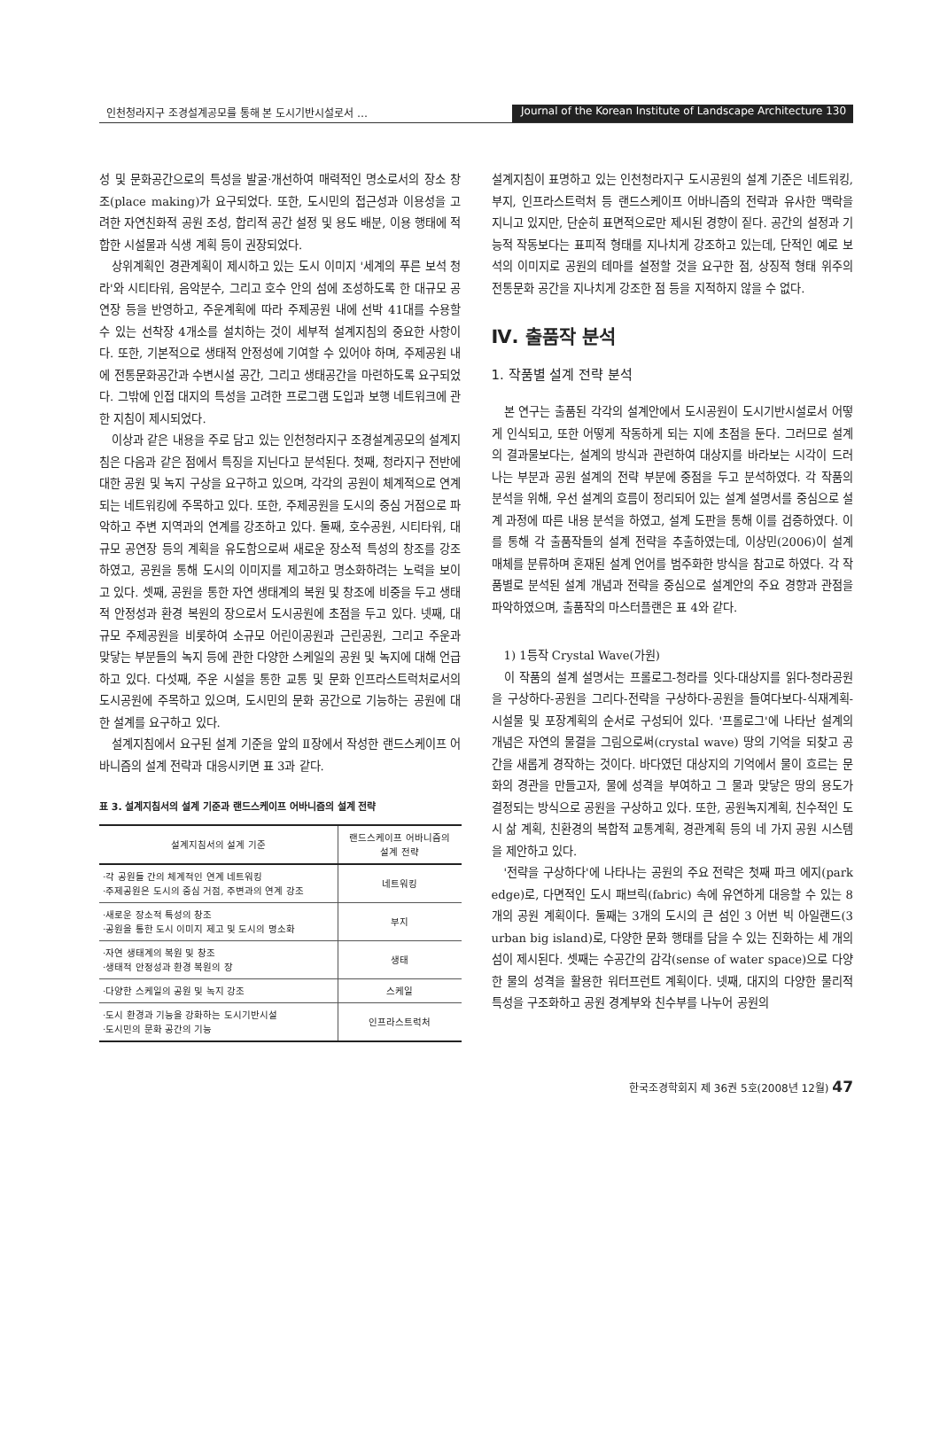인천청라지구 조경설계공모를 통해 본 도시기반시설로서 …
Journal of the Korean Institute of Landscape Architecture 130
성 및 문화공간으로의 특성을 발굴·개선하여 매력적인 명소로서의 장소 창조(place making)가 요구되었다. 또한, 도시민의 접근성과 이용성을 고려한 자연친화적 공원 조성, 합리적 공간 설정 및 용도 배분, 이용 행태에 적합한 시설물과 식생 계획 등이 권장되었다.
상위계획인 경관계획이 제시하고 있는 도시 이미지 '세계의 푸른 보석 청라'와 시티타워, 음악분수, 그리고 호수 안의 섬에 조성하도록 한 대규모 공연장 등을 반영하고, 주운계획에 따라 주제공원 내에 선박 41대를 수용할 수 있는 선착장 4개소를 설치하는 것이 세부적 설계지침의 중요한 사항이다. 또한, 기본적으로 생태적 안정성에 기여할 수 있어야 하며, 주제공원 내에 전통문화공간과 수변시설 공간, 그리고 생태공간을 마련하도록 요구되었다. 그밖에 인접 대지의 특성을 고려한 프로그램 도입과 보행 네트워크에 관한 지침이 제시되었다.
이상과 같은 내용을 주로 담고 있는 인천청라지구 조경설계공모의 설계지침은 다음과 같은 점에서 특징을 지닌다고 분석된다. 첫째, 청라지구 전반에 대한 공원 및 녹지 구상을 요구하고 있으며, 각각의 공원이 체계적으로 연계되는 네트워킹에 주목하고 있다. 또한, 주제공원을 도시의 중심 거점으로 파악하고 주변 지역과의 연계를 강조하고 있다. 둘째, 호수공원, 시티타워, 대규모 공연장 등의 계획을 유도함으로써 새로운 장소적 특성의 창조를 강조하였고, 공원을 통해 도시의 이미지를 제고하고 명소화하려는 노력을 보이고 있다. 셋째, 공원을 통한 자연 생태계의 복원 및 창조에 비중을 두고 생태적 안정성과 환경 복원의 장으로서 도시공원에 초점을 두고 있다. 넷째, 대규모 주제공원을 비롯하여 소규모 어린이공원과 근린공원, 그리고 주운과 맞닿는 부분들의 녹지 등에 관한 다양한 스케일의 공원 및 녹지에 대해 언급하고 있다. 다섯째, 주운 시설을 통한 교통 및 문화 인프라스트럭처로서의 도시공원에 주목하고 있으며, 도시민의 문화 공간으로 기능하는 공원에 대한 설계를 요구하고 있다.
설계지침에서 요구된 설계 기준을 앞의 Ⅱ장에서 작성한 랜드스케이프 어바니즘의 설계 전략과 대응시키면 표 3과 같다.
표 3. 설계지침서의 설계 기준과 랜드스케이프 어바니즘의 설계 전략
| 설계지침서의 설계 기준 | 랜드스케이프 어바니즘의 설계 전략 |
| --- | --- |
| ·각 공원들 간의 체계적인 연계 네트워킹 ·주제공원은 도시의 중심 거점, 주변과의 연계 강조 | 네트워킹 |
| ·새로운 장소적 특성의 창조 ·공원을 통한 도시 이미지 제고 및 도시의 명소화 | 부지 |
| ·자연 생태계의 복원 및 창조 ·생태적 안정성과 환경 복원의 장 | 생태 |
| ·다양한 스케일의 공원 및 녹지 강조 | 스케일 |
| ·도시 환경과 기능을 강화하는 도시기반시설 ·도시민의 문화 공간의 기능 | 인프라스트럭처 |
설계지침이 표명하고 있는 인천청라지구 도시공원의 설계 기준은 네트워킹, 부지, 인프라스트럭처 등 랜드스케이프 어바니즘의 전략과 유사한 맥락을 지니고 있지만, 단순히 표면적으로만 제시된 경향이 짙다. 공간의 설정과 기능적 작동보다는 표피적 형태를 지나치게 강조하고 있는데, 단적인 예로 보석의 이미지로 공원의 테마를 설정할 것을 요구한 점, 상징적 형태 위주의 전통문화 공간을 지나치게 강조한 점 등을 지적하지 않을 수 없다.
Ⅳ. 출품작 분석
1. 작품별 설계 전략 분석
본 연구는 출품된 각각의 설계안에서 도시공원이 도시기반시설로서 어떻게 인식되고, 또한 어떻게 작동하게 되는 지에 초점을 둔다. 그러므로 설계의 결과물보다는, 설계의 방식과 관련하여 대상지를 바라보는 시각이 드러나는 부분과 공원 설계의 전략 부분에 중점을 두고 분석하였다. 각 작품의 분석을 위해, 우선 설계의 흐름이 정리되어 있는 설계 설명서를 중심으로 설계 과정에 따른 내용 분석을 하였고, 설계 도판을 통해 이를 검증하였다. 이를 통해 각 출품작들의 설계 전략을 추출하였는데, 이상민(2006)이 설계 매체를 분류하며 혼재된 설계 언어를 범주화한 방식을 참고로 하였다. 각 작품별로 분석된 설계 개념과 전략을 중심으로 설계안의 주요 경향과 관점을 파악하였으며, 출품작의 마스터플랜은 표 4와 같다.
1) 1등작 Crystal Wave(가원)
이 작품의 설계 설명서는 프롤로그-청라를 잇다-대상지를 읽다-청라공원을 구상하다-공원을 그리다-전략을 구상하다-공원을 들여다보다-식재계획-시설물 및 포장계획의 순서로 구성되어 있다. '프롤로그'에 나타난 설계의 개념은 자연의 물결을 그림으로써(crystal wave) 땅의 기억을 되찾고 공간을 새롭게 경작하는 것이다. 바다였던 대상지의 기억에서 물이 흐르는 문화의 경관을 만들고자, 물에 성격을 부여하고 그 물과 맞닿은 땅의 용도가 결정되는 방식으로 공원을 구상하고 있다. 또한, 공원녹지계획, 친수적인 도시 삶 계획, 친환경의 복합적 교통계획, 경관계획 등의 네 가지 공원 시스템을 제안하고 있다.
'전략을 구상하다'에 나타나는 공원의 주요 전략은 첫째 파크 에지(park edge)로, 다면적인 도시 패브릭(fabric) 속에 유연하게 대응할 수 있는 8개의 공원 계획이다. 둘째는 3개의 도시의 큰 섬인 3 어번 빅 아일랜드(3 urban big island)로, 다양한 문화 행태를 담을 수 있는 진화하는 세 개의 섬이 제시된다. 셋째는 수공간의 감각(sense of water space)으로 다양한 물의 성격을 활용한 워터프런트 계획이다. 넷째, 대지의 다양한 물리적 특성을 구조화하고 공원 경계부와 친수부를 나누어 공원의
한국조경학회지 제 36권 5호(2008년 12월) 47